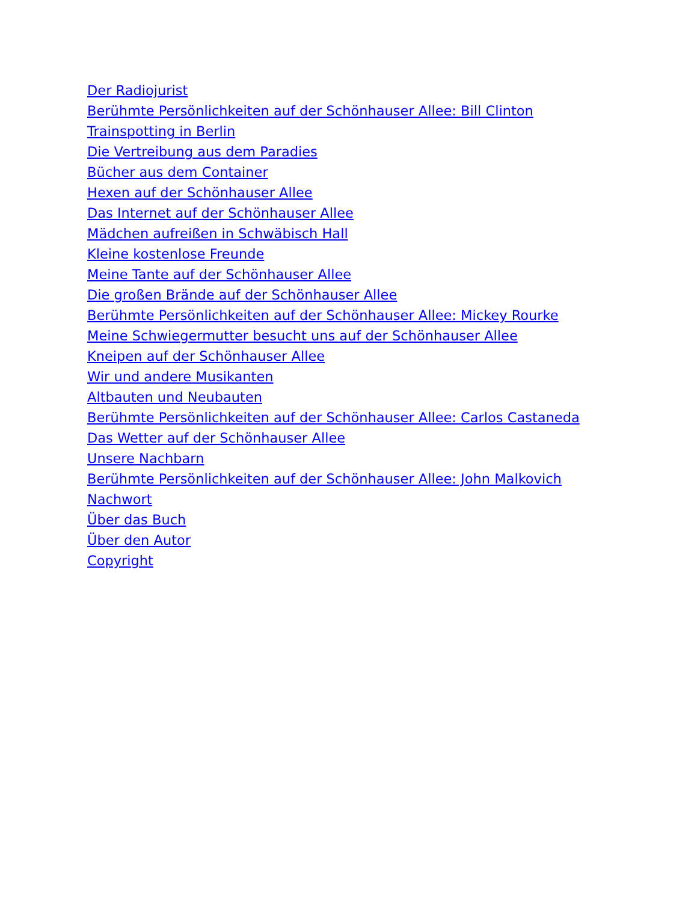Der Radiojurist
Berühmte Persönlichkeiten auf der Schönhauser Allee: Bill Clinton
Trainspotting in Berlin
Die Vertreibung aus dem Paradies
Bücher aus dem Container
Hexen auf der Schönhauser Allee
Das Internet auf der Schönhauser Allee
Mädchen aufreißen in Schwäbisch Hall
Kleine kostenlose Freunde
Meine Tante auf der Schönhauser Allee
Die großen Brände auf der Schönhauser Allee
Berühmte Persönlichkeiten auf der Schönhauser Allee: Mickey Rourke
Meine Schwiegermutter besucht uns auf der Schönhauser Allee
Kneipen auf der Schönhauser Allee
Wir und andere Musikanten
Altbauten und Neubauten
Berühmte Persönlichkeiten auf der Schönhauser Allee: Carlos Castaneda
Das Wetter auf der Schönhauser Allee
Unsere Nachbarn
Berühmte Persönlichkeiten auf der Schönhauser Allee: John Malkovich
Nachwort
Über das Buch
Über den Autor
Copyright